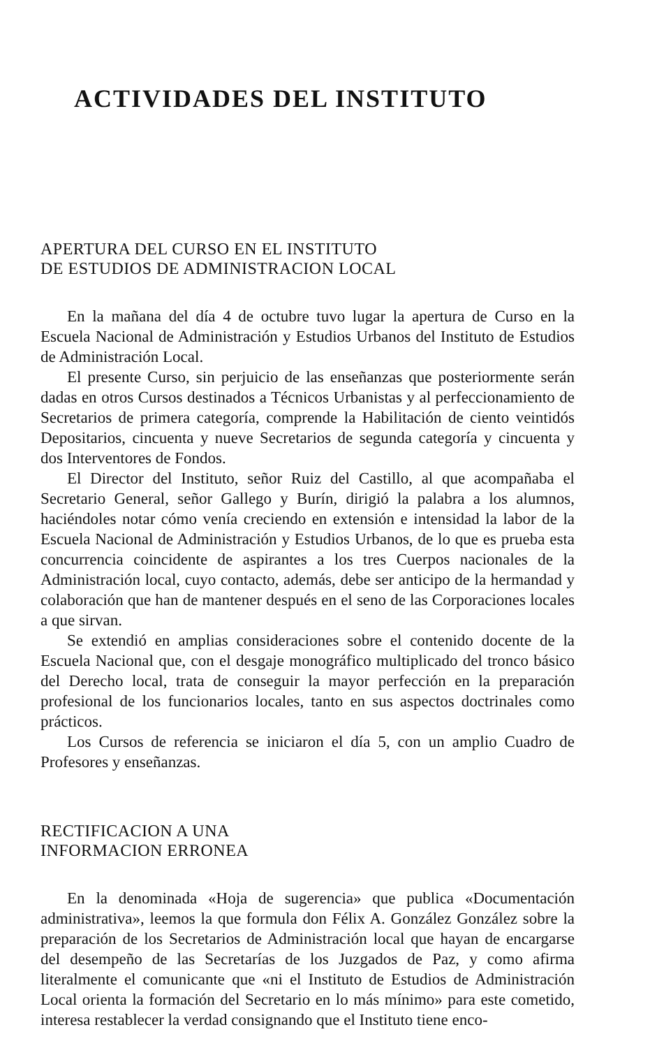ACTIVIDADES DEL INSTITUTO
APERTURA DEL CURSO EN EL INSTITUTO
DE ESTUDIOS DE ADMINISTRACION LOCAL
En la mañana del día 4 de octubre tuvo lugar la apertura de Curso en la Escuela Nacional de Administración y Estudios Urbanos del Instituto de Estudios de Administración Local.
El presente Curso, sin perjuicio de las enseñanzas que posteriormente serán dadas en otros Cursos destinados a Técnicos Urbanistas y al perfeccionamiento de Secretarios de primera categoría, comprende la Habilitación de ciento veintidós Depositarios, cincuenta y nueve Secretarios de segunda categoría y cincuenta y dos Interventores de Fondos.
El Director del Instituto, señor Ruiz del Castillo, al que acompañaba el Secretario General, señor Gallego y Burín, dirigió la palabra a los alumnos, haciéndoles notar cómo venía creciendo en extensión e intensidad la labor de la Escuela Nacional de Administración y Estudios Urbanos, de lo que es prueba esta concurrencia coincidente de aspirantes a los tres Cuerpos nacionales de la Administración local, cuyo contacto, además, debe ser anticipo de la hermandad y colaboración que han de mantener después en el seno de las Corporaciones locales a que sirvan.
Se extendió en amplias consideraciones sobre el contenido docente de la Escuela Nacional que, con el desgaje monográfico multiplicado del tronco básico del Derecho local, trata de conseguir la mayor perfección en la preparación profesional de los funcionarios locales, tanto en sus aspectos doctrinales como prácticos.
Los Cursos de referencia se iniciaron el día 5, con un amplio Cuadro de Profesores y enseñanzas.
RECTIFICACION A UNA
INFORMACION ERRONEA
En la denominada «Hoja de sugerencia» que publica «Documentación administrativa», leemos la que formula don Félix A. González González sobre la preparación de los Secretarios de Administración local que hayan de encargarse del desempeño de las Secretarías de los Juzgados de Paz, y como afirma literalmente el comunicante que «ni el Instituto de Estudios de Administración Local orienta la formación del Secretario en lo más mínimo» para este cometido, interesa restablecer la verdad consignando que el Instituto tiene enco-